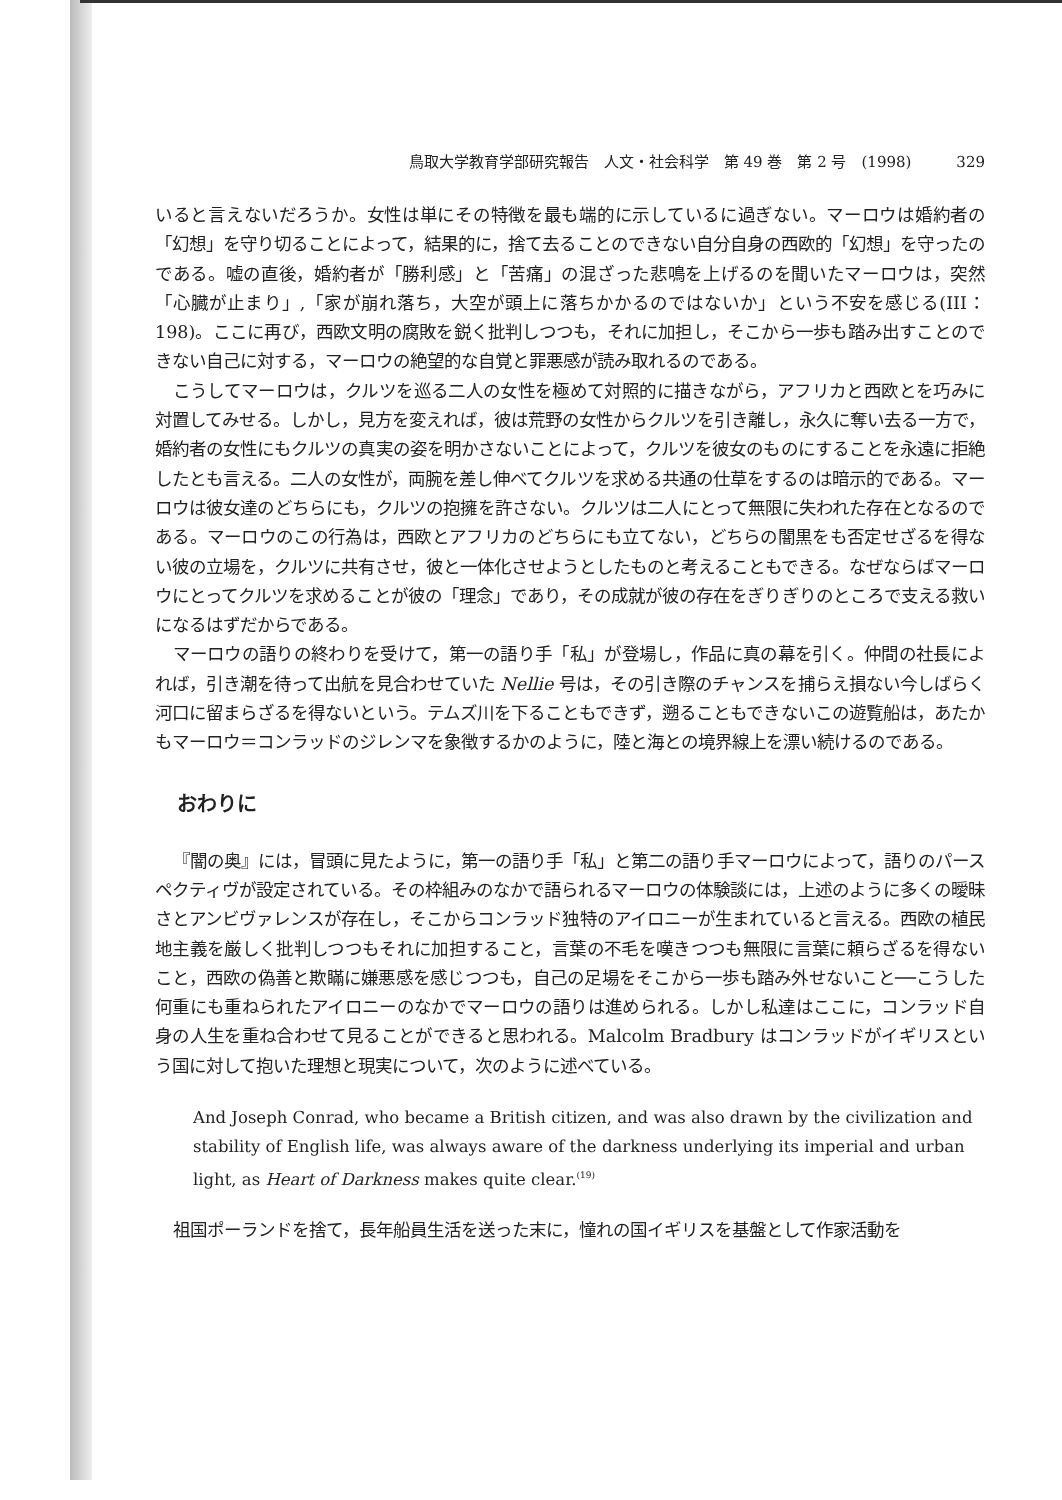鳥取大学教育学部研究報告　人文・社会科学　第 49 巻　第 2 号　(1998)　　　329
いると言えないだろうか。女性は単にその特徴を最も端的に示しているに過ぎない。マーロウは婚約者の「幻想」を守り切ることによって，結果的に，捨て去ることのできない自分自身の西欧的「幻想」を守ったのである。嘘の直後，婚約者が「勝利感」と「苦痛」の混ざった悲鳴を上げるのを聞いたマーロウは，突然「心臓が止まり」,「家が崩れ落ち，大空が頭上に落ちかかるのではないか」という不安を感じる(III：198)。ここに再び，西欧文明の腐敗を鋭く批判しつつも，それに加担し，そこから一歩も踏み出すことのできない自己に対する，マーロウの絶望的な自覚と罪悪感が読み取れるのである。
こうしてマーロウは，クルツを巡る二人の女性を極めて対照的に描きながら，アフリカと西欧とを巧みに対置してみせる。しかし，見方を変えれば，彼は荒野の女性からクルツを引き離し，永久に奪い去る一方で，婚約者の女性にもクルツの真実の姿を明かさないことによって，クルツを彼女のものにすることを永遠に拒絶したとも言える。二人の女性が，両腕を差し伸べてクルツを求める共通の仕草をするのは暗示的である。マーロウは彼女達のどちらにも，クルツの抱擁を許さない。クルツは二人にとって無限に失われた存在となるのである。マーロウのこの行為は，西欧とアフリカのどちらにも立てない，どちらの闇黒をも否定せざるを得ない彼の立場を，クルツに共有させ，彼と一体化させようとしたものと考えることもできる。なぜならばマーロウにとってクルツを求めることが彼の「理念」であり，その成就が彼の存在をぎりぎりのところで支える救いになるはずだからである。
マーロウの語りの終わりを受けて，第一の語り手「私」が登場し，作品に真の幕を引く。仲間の社長によれば，引き潮を待って出航を見合わせていた Nellie 号は，その引き際のチャンスを捕らえ損ない今しばらく河口に留まらざるを得ないという。テムズ川を下ることもできず，遡ることもできないこの遊覧船は，あたかもマーロウ＝コンラッドのジレンマを象徴するかのように，陸と海との境界線上を漂い続けるのである。
おわりに
『闇の奥』には，冒頭に見たように，第一の語り手「私」と第二の語り手マーロウによって，語りのパースペクティヴが設定されている。その枠組みのなかで語られるマーロウの体験談には，上述のように多くの曖昧さとアンビヴァレンスが存在し，そこからコンラッド独特のアイロニーが生まれていると言える。西欧の植民地主義を厳しく批判しつつもそれに加担すること，言葉の不毛を嘆きつつも無限に言葉に頼らざるを得ないこと，西欧の偽善と欺瞞に嫌悪感を感じつつも，自己の足場をそこから一歩も踏み外せないこと──こうした何重にも重ねられたアイロニーのなかでマーロウの語りは進められる。しかし私達はここに，コンラッド自身の人生を重ね合わせて見ることができると思われる。Malcolm Bradbury はコンラッドがイギリスという国に対して抱いた理想と現実について，次のように述べている。
And Joseph Conrad, who became a British citizen, and was also drawn by the civilization and stability of English life, was always aware of the darkness underlying its imperial and urban light, as Heart of Darkness makes quite clear.<sup>(19)</sup>
祖国ポーランドを捨て，長年船員生活を送った末に，憧れの国イギリスを基盤として作家活動を